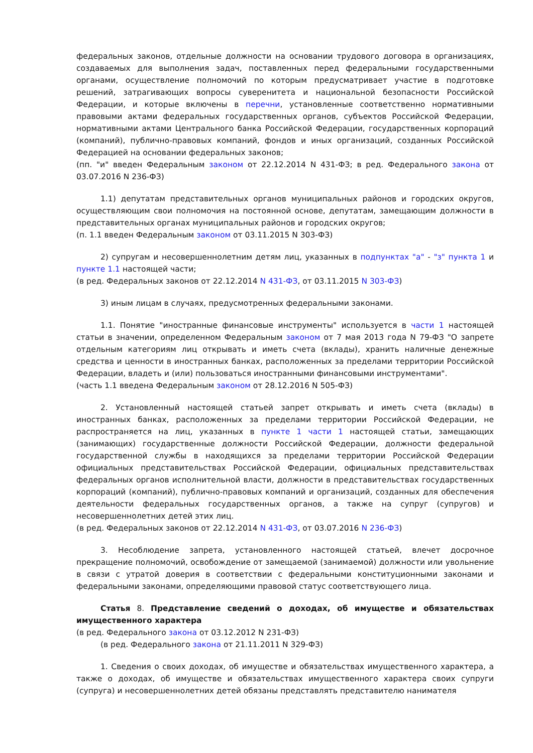федеральных законов, отдельные должности на основании трудового договора в организациях, создаваемых для выполнения задач, поставленных перед федеральными государственными органами, осуществление полномочий по которым предусматривает участие в подготовке решений, затрагивающих вопросы суверенитета и национальной безопасности Российской Федерации, и которые включены в перечни, установленные соответственно нормативными правовыми актами федеральных государственных органов, субъектов Российской Федерации, нормативными актами Центрального банка Российской Федерации, государственных корпораций (компаний), публично-правовых компаний, фондов и иных организаций, созданных Российской Федерацией на основании федеральных законов;
(пп. "и" введен Федеральным законом от 22.12.2014 N 431-ФЗ; в ред. Федерального закона от 03.07.2016 N 236-ФЗ)
1.1) депутатам представительных органов муниципальных районов и городских округов, осуществляющим свои полномочия на постоянной основе, депутатам, замещающим должности в представительных органах муниципальных районов и городских округов;
(п. 1.1 введен Федеральным законом от 03.11.2015 N 303-ФЗ)
2) супругам и несовершеннолетним детям лиц, указанных в подпунктах "а" - "з" пункта 1 и пункте 1.1 настоящей части;
(в ред. Федеральных законов от 22.12.2014 N 431-ФЗ, от 03.11.2015 N 303-ФЗ)
3) иным лицам в случаях, предусмотренных федеральными законами.
1.1. Понятие "иностранные финансовые инструменты" используется в части 1 настоящей статьи в значении, определенном Федеральным законом от 7 мая 2013 года N 79-ФЗ "О запрете отдельным категориям лиц открывать и иметь счета (вклады), хранить наличные денежные средства и ценности в иностранных банках, расположенных за пределами территории Российской Федерации, владеть и (или) пользоваться иностранными финансовыми инструментами".
(часть 1.1 введена Федеральным законом от 28.12.2016 N 505-ФЗ)
2. Установленный настоящей статьей запрет открывать и иметь счета (вклады) в иностранных банках, расположенных за пределами территории Российской Федерации, не распространяется на лиц, указанных в пункте 1 части 1 настоящей статьи, замещающих (занимающих) государственные должности Российской Федерации, должности федеральной государственной службы в находящихся за пределами территории Российской Федерации официальных представительствах Российской Федерации, официальных представительствах федеральных органов исполнительной власти, должности в представительствах государственных корпораций (компаний), публично-правовых компаний и организаций, созданных для обеспечения деятельности федеральных государственных органов, а также на супруг (супругов) и несовершеннолетних детей этих лиц.
(в ред. Федеральных законов от 22.12.2014 N 431-ФЗ, от 03.07.2016 N 236-ФЗ)
3. Несоблюдение запрета, установленного настоящей статьей, влечет досрочное прекращение полномочий, освобождение от замещаемой (занимаемой) должности или увольнение в связи с утратой доверия в соответствии с федеральными конституционными законами и федеральными законами, определяющими правовой статус соответствующего лица.
Статья 8. Представление сведений о доходах, об имуществе и обязательствах имущественного характера
(в ред. Федерального закона от 03.12.2012 N 231-ФЗ)
(в ред. Федерального закона от 21.11.2011 N 329-ФЗ)
1. Сведения о своих доходах, об имуществе и обязательствах имущественного характера, а также о доходах, об имуществе и обязательствах имущественного характера своих супруги (супруга) и несовершеннолетних детей обязаны представлять представителю нанимателя